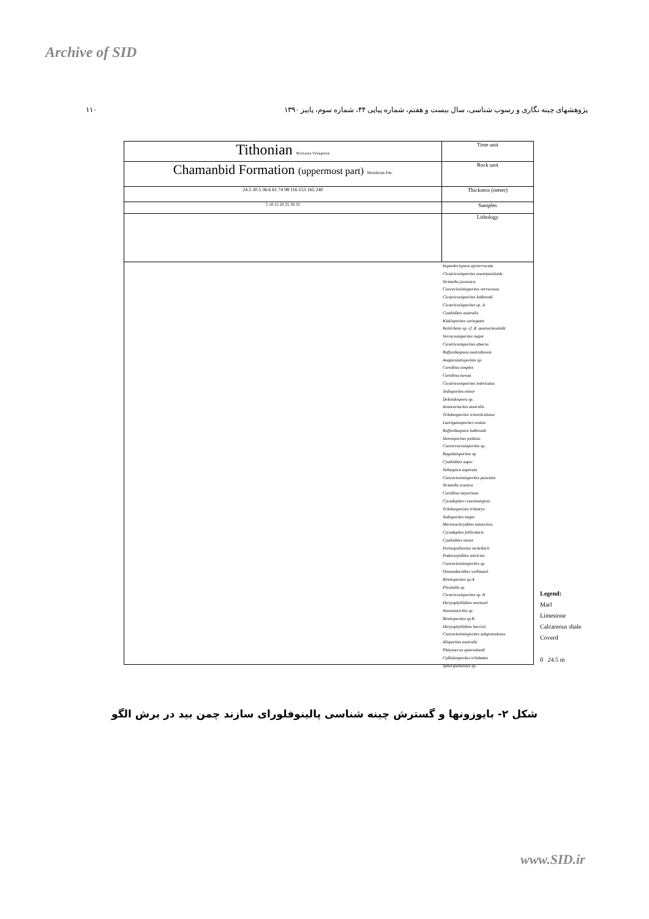Archive of SID
پژوهشهای چینه نگاری و رسوب شناسی، سال بیست و هفتم، شماره پیاپی ۴۴، شماره سوم، پاییز ۱۳۹۰ ۱۱۰
Tithonian Berriasian Valanginian
Time unit
Chamanbid Formation (uppermost part) Mozdoran Fm.
Rock unit
24.5 30.5 36.6 61 74 98 116 153 165 240
Thickness (meter)
5 10 15 20 25 30 35
Samples
Lithology
Impardecispora apiverrucata
Cicatricosisporites anemiaexiloide
Striatella jurassica
Concavissimisporites verrucosus
Cicatricosisporites ludbrooki
Cicatricosisporites sp. A
Cyathidites australis
Klukisporites variegates
Retitriletes sp. cf. R. austroclavatidit
Verrucosisporites major
Cicatricosisporites abacus
Ruffordiaspora australiensis
Anapiculatisporites sp.
Corollina simplex
Corollina torosa
Cicatricosisporites imbricatus
Todisporites minor
Deltoidospora sp.
Araucariacites australis
Trilobosporites trioreticulosus
Laevigatosporites ovatus
Ruffordiaspora ludbrooki
Stereisporites psilatus
Converrucosisporites sp.
Rugulatisporites sp.
Cyathidites asper
Sellaspora asperata
Concavissimisporites punctatu
Striatella scanica
Corollina meyeriana
Cycadopites crassimarginis
Trilobosporites tribotrys
Todisporites major
Microcachryidites antarcticu
Cycadopites follicularis
Cyathidites minor
Perinopollenites mckellarii
Podocarpidites astrictus
Concavissimisporites sp.
Osmundacidites wellmanii
Biretisporites sp.A
Plicatella sp.
Cicatricosisporites sp. B
Dictyophyllidites mortonii
Neoraistrickia sp.
Biretisporites sp.B
Dictyophyllidites harrisii
Concavissimisporites subgranulosus
Alisporites australis
Platysaccus queenslandi
Callialasporites trilobatus
Spheripollenites sp.
Legend:
Marl
Limestone
Calcareous shale
Coverd
0 24.5 m
شکل ۲- بایوزونها و گسترش چینه شناسی پالینوفلورای سازند چمن بید در برش الگو
www.SID.ir